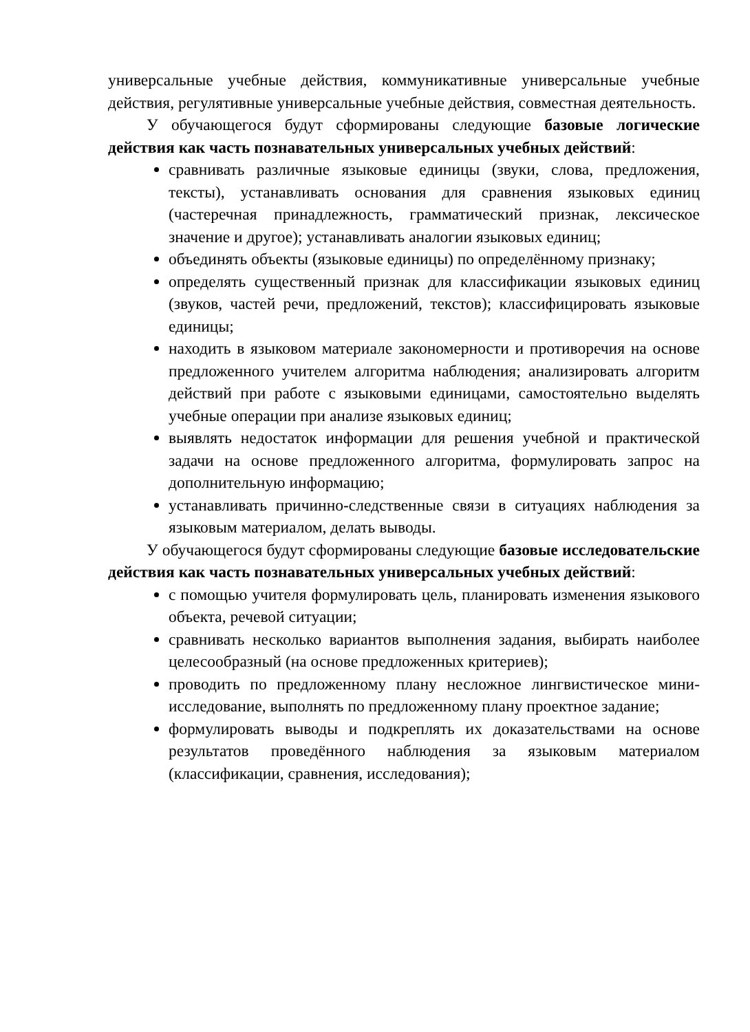универсальные учебные действия, коммуникативные универсальные учебные действия, регулятивные универсальные учебные действия, совместная деятельность.
У обучающегося будут сформированы следующие базовые логические действия как часть познавательных универсальных учебных действий:
сравнивать различные языковые единицы (звуки, слова, предложения, тексты), устанавливать основания для сравнения языковых единиц (частеречная принадлежность, грамматический признак, лексическое значение и другое); устанавливать аналогии языковых единиц;
объединять объекты (языковые единицы) по определённому признаку;
определять существенный признак для классификации языковых единиц (звуков, частей речи, предложений, текстов); классифицировать языковые единицы;
находить в языковом материале закономерности и противоречия на основе предложенного учителем алгоритма наблюдения; анализировать алгоритм действий при работе с языковыми единицами, самостоятельно выделять учебные операции при анализе языковых единиц;
выявлять недостаток информации для решения учебной и практической задачи на основе предложенного алгоритма, формулировать запрос на дополнительную информацию;
устанавливать причинно-следственные связи в ситуациях наблюдения за языковым материалом, делать выводы.
У обучающегося будут сформированы следующие базовые исследовательские действия как часть познавательных универсальных учебных действий:
с помощью учителя формулировать цель, планировать изменения языкового объекта, речевой ситуации;
сравнивать несколько вариантов выполнения задания, выбирать наиболее целесообразный (на основе предложенных критериев);
проводить по предложенному плану несложное лингвистическое мини-исследование, выполнять по предложенному плану проектное задание;
формулировать выводы и подкреплять их доказательствами на основе результатов проведённого наблюдения за языковым материалом (классификации, сравнения, исследования);